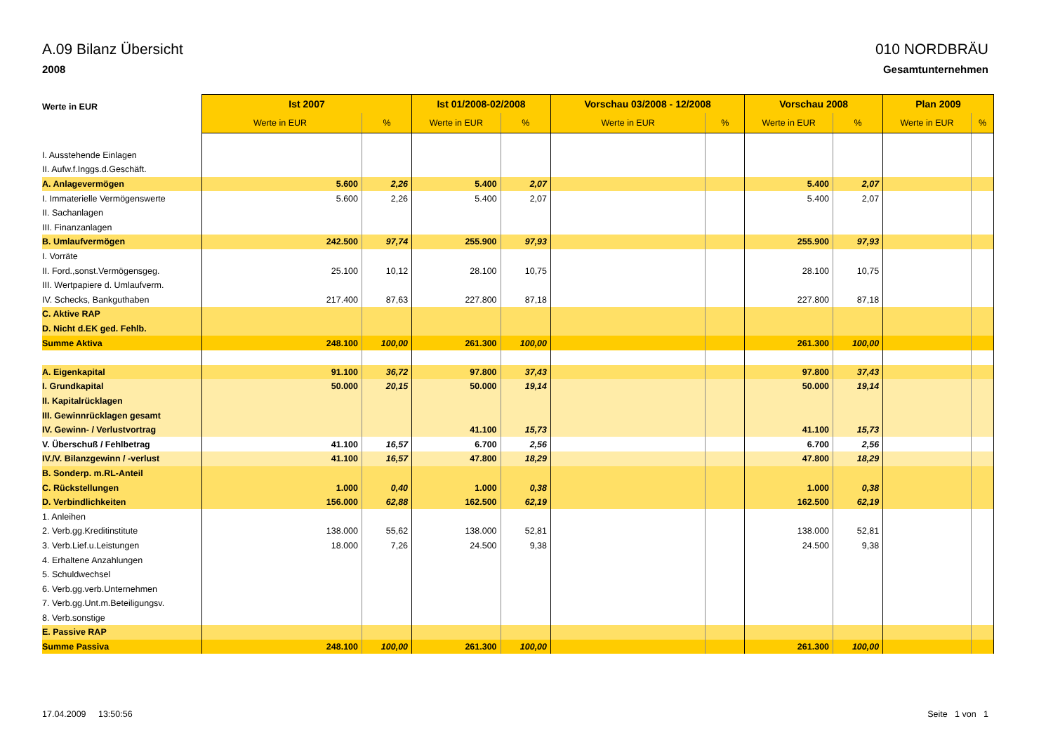A.09 Bilanz Übersicht 010 NORDBRÄU
2008 Gesamtunternehmen
| Werte in EUR | Ist 2007 | | Ist 01/2008-02/2008 | | Vorschau 03/2008 - 12/2008 | | Vorschau 2008 | | Plan 2009 | |
| --- | --- | --- | --- | --- | --- | --- | --- | --- | --- | --- |
| | Werte in EUR | % | Werte in EUR | % | Werte in EUR | % | Werte in EUR | % | Werte in EUR | % |
| I. Ausstehende Einlagen | | | | | | | | | | |
| II. Aufw.f.Inggs.d.Geschäft. | | | | | | | | | | |
| A. Anlagevermögen | 5.600 | 2,26 | 5.400 | 2,07 | | | 5.400 | 2,07 | | |
| I. Immaterielle Vermögenswerte | 5.600 | 2,26 | 5.400 | 2,07 | | | 5.400 | 2,07 | | |
| II. Sachanlagen | | | | | | | | | | |
| III. Finanzanlagen | | | | | | | | | | |
| B. Umlaufvermögen | 242.500 | 97,74 | 255.900 | 97,93 | | | 255.900 | 97,93 | | |
| I. Vorräte | | | | | | | | | | |
| II. Ford.,sonst.Vermögensgeg. | 25.100 | 10,12 | 28.100 | 10,75 | | | 28.100 | 10,75 | | |
| III. Wertpapiere d. Umlaufverm. | | | | | | | | | | |
| IV. Schecks, Bankguthaben | 217.400 | 87,63 | 227.800 | 87,18 | | | 227.800 | 87,18 | | |
| C. Aktive RAP | | | | | | | | | | |
| D. Nicht d.EK ged. Fehlb. | | | | | | | | | | |
| Summe Aktiva | 248.100 | 100,00 | 261.300 | 100,00 | | | 261.300 | 100,00 | | |
| A. Eigenkapital | 91.100 | 36,72 | 97.800 | 37,43 | | | 97.800 | 37,43 | | |
| I. Grundkapital | 50.000 | 20,15 | 50.000 | 19,14 | | | 50.000 | 19,14 | | |
| II. Kapitalrücklagen | | | | | | | | | | |
| III. Gewinnrücklagen gesamt | | | | | | | | | | |
| IV. Gewinn- / Verlustvortrag | | | 41.100 | 15,73 | | | 41.100 | 15,73 | | |
| V. Überschuß / Fehlbetrag | 41.100 | 16,57 | 6.700 | 2,56 | | | 6.700 | 2,56 | | |
| IV./V. Bilanzgewinn / -verlust | 41.100 | 16,57 | 47.800 | 18,29 | | | 47.800 | 18,29 | | |
| B. Sonderp. m.RL-Anteil | | | | | | | | | | |
| C. Rückstellungen | 1.000 | 0,40 | 1.000 | 0,38 | | | 1.000 | 0,38 | | |
| D. Verbindlichkeiten | 156.000 | 62,88 | 162.500 | 62,19 | | | 162.500 | 62,19 | | |
| 1. Anleihen | | | | | | | | | | |
| 2. Verb.gg.Kreditinstitute | 138.000 | 55,62 | 138.000 | 52,81 | | | 138.000 | 52,81 | | |
| 3. Verb.Lief.u.Leistungen | 18.000 | 7,26 | 24.500 | 9,38 | | | 24.500 | 9,38 | | |
| 4. Erhaltene Anzahlungen | | | | | | | | | | |
| 5. Schuldwechsel | | | | | | | | | | |
| 6. Verb.gg.verb.Unternehmen | | | | | | | | | | |
| 7. Verb.gg.Unt.m.Beteiligungsv. | | | | | | | | | | |
| 8. Verb.sonstige | | | | | | | | | | |
| E. Passive RAP | | | | | | | | | | |
| Summe Passiva | 248.100 | 100,00 | 261.300 | 100,00 | | | 261.300 | 100,00 | | |
17.04.2009 13:50:56 Seite 1 von 1